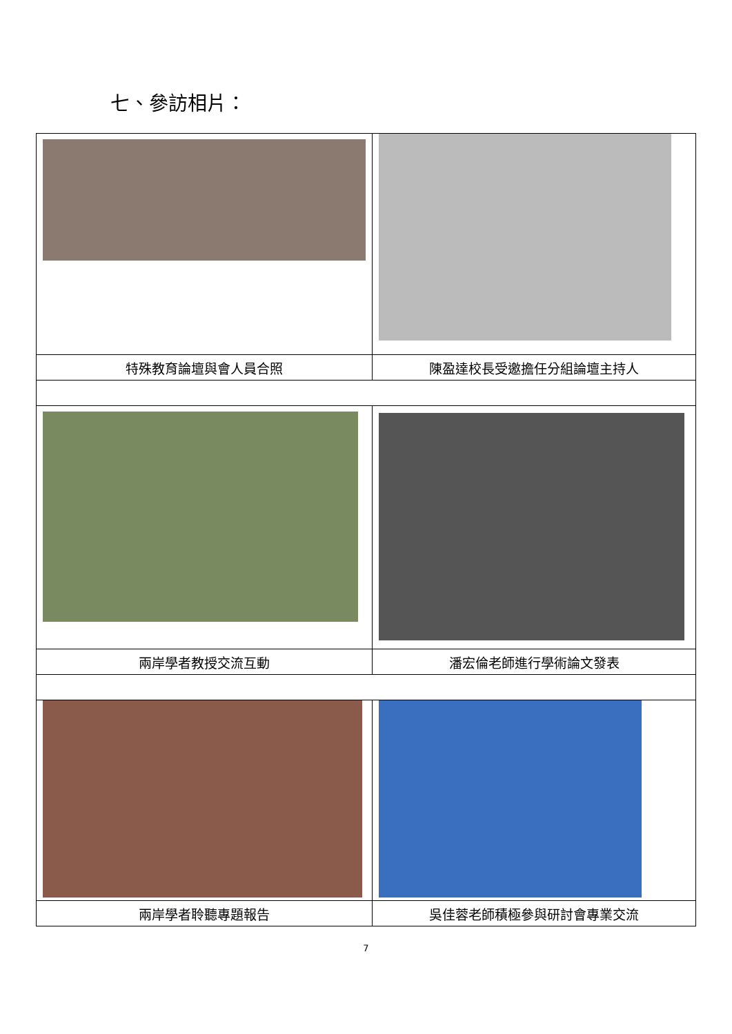七、參訪相片：
| 特殊教育論壇與會人員合照 | 陳盈達校長受邀擔任分組論壇主持人 |
| 兩岸學者教授交流互動 | 潘宏倫老師進行學術論文發表 |
| 兩岸學者聆聽專題報告 | 吳佳蓉老師積極參與研討會專業交流 |
7